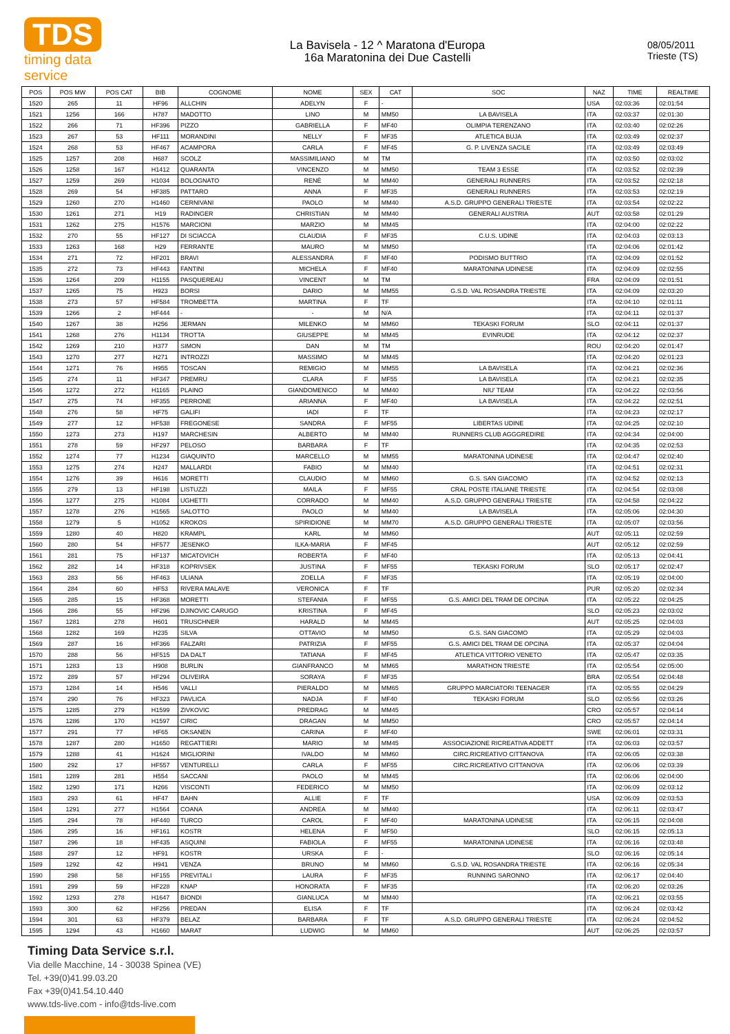TDS
timing data service
La Bavisela - 12 ^ Maratona d'Europa
16a Maratonina dei Due Castelli
08/05/2011
Trieste (TS)
| POS | POS MW | POS CAT | BIB | COGNOME | NOME | SEX | CAT | SOC | NAZ | TIME | REALTIME |
| --- | --- | --- | --- | --- | --- | --- | --- | --- | --- | --- | --- |
| 1520 | 265 | 11 | HF96 | ALLCHIN | ADELYN | F | - | | USA | 02:03:36 | 02:01:54 |
| 1521 | 1256 | 166 | H787 | MADOTTO | LINO | M | MM50 | LA BAVISELA | ITA | 02:03:37 | 02:01:30 |
| 1522 | 266 | 71 | HF396 | PIZZO | GABRIELLA | F | MF40 | OLIMPIA TERENZANO | ITA | 02:03:40 | 02:02:26 |
| 1523 | 267 | 53 | HF111 | MORANDINI | NELLY | F | MF35 | ATLETICA BUJA | ITA | 02:03:49 | 02:02:37 |
| 1524 | 268 | 53 | HF467 | ACAMPORA | CARLA | F | MF45 | G. P. LIVENZA SACILE | ITA | 02:03:49 | 02:03:49 |
| 1525 | 1257 | 208 | H687 | SCOLZ | MASSIMILIANO | M | TM | | ITA | 02:03:50 | 02:03:02 |
| 1526 | 1258 | 167 | H1412 | QUARANTA | VINCENZO | M | MM50 | TEAM 3 ESSE | ITA | 02:03:52 | 02:02:39 |
| 1527 | 1259 | 269 | H1034 | BOLOGNATO | RENÈ | M | MM40 | GENERALI RUNNERS | ITA | 02:03:52 | 02:02:18 |
| 1528 | 269 | 54 | HF385 | PATTARO | ANNA | F | MF35 | GENERALI RUNNERS | ITA | 02:03:53 | 02:02:19 |
| 1529 | 1260 | 270 | H1460 | CERNIVANI | PAOLO | M | MM40 | A.S.D. GRUPPO GENERALI TRIESTE | ITA | 02:03:54 | 02:02:22 |
| 1530 | 1261 | 271 | H19 | RADINGER | CHRISTIAN | M | MM40 | GENERALI AUSTRIA | AUT | 02:03:58 | 02:01:29 |
| 1531 | 1262 | 275 | H1576 | MARCIONI | MARZIO | M | MM45 | | ITA | 02:04:00 | 02:02:22 |
| 1532 | 270 | 55 | HF127 | DI SCIACCA | CLAUDIA | F | MF35 | C.U.S. UDINE | ITA | 02:04:03 | 02:03:13 |
| 1533 | 1263 | 168 | H29 | FERRANTE | MAURO | M | MM50 | | ITA | 02:04:06 | 02:01:42 |
| 1534 | 271 | 72 | HF201 | BRAVI | ALESSANDRA | F | MF40 | PODISMO BUTTRIO | ITA | 02:04:09 | 02:01:52 |
| 1535 | 272 | 73 | HF443 | FANTINI | MICHELA | F | MF40 | MARATONINA UDINESE | ITA | 02:04:09 | 02:02:55 |
| 1536 | 1264 | 209 | H1155 | PASQUEREAU | VINCENT | M | TM | | FRA | 02:04:09 | 02:01:51 |
| 1537 | 1265 | 75 | H923 | BORSI | DARIO | M | MM55 | G.S.D. VAL ROSANDRA TRIESTE | ITA | 02:04:09 | 02:03:20 |
| 1538 | 273 | 57 | HF584 | TROMBETTA | MARTINA | F | TF | | ITA | 02:04:10 | 02:01:11 |
| 1539 | 1266 | 2 | HF444 | - | - | M | N/A | | ITA | 02:04:11 | 02:01:37 |
| 1540 | 1267 | 38 | H256 | JERMAN | MILENKO | M | MM60 | TEKASKI FORUM | SLO | 02:04:11 | 02:01:37 |
| 1541 | 1268 | 276 | H1134 | TROTTA | GIUSEPPE | M | MM45 | EVINRUDE | ITA | 02:04:12 | 02:02:37 |
| 1542 | 1269 | 210 | H377 | SIMON | DAN | M | TM | | ROU | 02:04:20 | 02:01:47 |
| 1543 | 1270 | 277 | H271 | INTROZZI | MASSIMO | M | MM45 | | ITA | 02:04:20 | 02:01:23 |
| 1544 | 1271 | 76 | H955 | TOSCAN | REMIGIO | M | MM55 | LA BAVISELA | ITA | 02:04:21 | 02:02:36 |
| 1545 | 274 | 11 | HF347 | PREMRU | CLARA | F | MF55 | LA BAVISELA | ITA | 02:04:21 | 02:02:35 |
| 1546 | 1272 | 272 | H1165 | PLAINO | GIANDOMENICO | M | MM40 | NIU' TEAM | ITA | 02:04:22 | 02:03:56 |
| 1547 | 275 | 74 | HF355 | PERRONE | ARIANNA | F | MF40 | LA BAVISELA | ITA | 02:04:22 | 02:02:51 |
| 1548 | 276 | 58 | HF75 | GALIFI | IADI | F | TF | | ITA | 02:04:23 | 02:02:17 |
| 1549 | 277 | 12 | HF538 | FREGONESE | SANDRA | F | MF55 | LIBERTAS UDINE | ITA | 02:04:25 | 02:02:10 |
| 1550 | 1273 | 273 | H197 | MARCHESIN | ALBERTO | M | MM40 | RUNNERS CLUB AGGGREDIRE | ITA | 02:04:34 | 02:04:00 |
| 1551 | 278 | 59 | HF297 | PELOSO | BARBARA | F | TF | | ITA | 02:04:35 | 02:02:53 |
| 1552 | 1274 | 77 | H1234 | GIAQUINTO | MARCELLO | M | MM55 | MARATONINA UDINESE | ITA | 02:04:47 | 02:02:40 |
| 1553 | 1275 | 274 | H247 | MALLARDI | FABIO | M | MM40 | | ITA | 02:04:51 | 02:02:31 |
| 1554 | 1276 | 39 | H616 | MORETTI | CLAUDIO | M | MM60 | G.S. SAN GIACOMO | ITA | 02:04:52 | 02:02:13 |
| 1555 | 279 | 13 | HF198 | LISTUZZI | MAILA | F | MF55 | CRAL POSTE ITALIANE TRIESTE | ITA | 02:04:54 | 02:03:08 |
| 1556 | 1277 | 275 | H1084 | UGHETTI | CORRADO | M | MM40 | A.S.D. GRUPPO GENERALI TRIESTE | ITA | 02:04:58 | 02:04:22 |
| 1557 | 1278 | 276 | H1565 | SALOTTO | PAOLO | M | MM40 | LA BAVISELA | ITA | 02:05:06 | 02:04:30 |
| 1558 | 1279 | 5 | H1052 | KROKOS | SPIRIDIONE | M | MM70 | A.S.D. GRUPPO GENERALI TRIESTE | ITA | 02:05:07 | 02:03:56 |
| 1559 | 1280 | 40 | H820 | KRAMPL | KARL | M | MM60 | | AUT | 02:05:11 | 02:02:59 |
| 1560 | 280 | 54 | HF577 | JESENKO | ILKA-MARIA | F | MF45 | | AUT | 02:05:12 | 02:02:59 |
| 1561 | 281 | 75 | HF137 | MICATOVICH | ROBERTA | F | MF40 | | ITA | 02:05:13 | 02:04:41 |
| 1562 | 282 | 14 | HF318 | KOPRIVSEK | JUSTINA | F | MF55 | TEKASKI FORUM | SLO | 02:05:17 | 02:02:47 |
| 1563 | 283 | 56 | HF463 | ULIANA | ZOELLA | F | MF35 | | ITA | 02:05:19 | 02:04:00 |
| 1564 | 284 | 60 | HF53 | RIVERA MALAVE | VERONICA | F | TF | | PUR | 02:05:20 | 02:02:34 |
| 1565 | 285 | 15 | HF368 | MORETTI | STEFANIA | F | MF55 | G.S. AMICI DEL TRAM DE OPCINA | ITA | 02:05:22 | 02:04:25 |
| 1566 | 286 | 55 | HF296 | DJINOVIC CARUGO | KRISTINA | F | MF45 | | SLO | 02:05:23 | 02:03:02 |
| 1567 | 1281 | 278 | H601 | TRUSCHNER | HARALD | M | MM45 | | AUT | 02:05:25 | 02:04:03 |
| 1568 | 1282 | 169 | H235 | SILVA | OTTAVIO | M | MM50 | G.S. SAN GIACOMO | ITA | 02:05:29 | 02:04:03 |
| 1569 | 287 | 16 | HF366 | FALZARI | PATRIZIA | F | MF55 | G.S. AMICI DEL TRAM DE OPCINA | ITA | 02:05:37 | 02:04:04 |
| 1570 | 288 | 56 | HF515 | DA DALT | TATIANA | F | MF45 | ATLETICA VITTORIO VENETO | ITA | 02:05:47 | 02:03:35 |
| 1571 | 1283 | 13 | H908 | BURLIN | GIANFRANCO | M | MM65 | MARATHON TRIESTE | ITA | 02:05:54 | 02:05:00 |
| 1572 | 289 | 57 | HF294 | OLIVEIRA | SORAYA | F | MF35 | | BRA | 02:05:54 | 02:04:48 |
| 1573 | 1284 | 14 | H546 | VALLI | PIERALDO | M | MM65 | GRUPPO MARCIATORI TEENAGER | ITA | 02:05:55 | 02:04:29 |
| 1574 | 290 | 76 | HF323 | PAVLICA | NADJA | F | MF40 | TEKASKI FORUM | SLO | 02:05:56 | 02:03:26 |
| 1575 | 1285 | 279 | H1599 | ZIVKOVIC | PREDRAG | M | MM45 | | CRO | 02:05:57 | 02:04:14 |
| 1576 | 1286 | 170 | H1597 | CIRIC | DRAGAN | M | MM50 | | CRO | 02:05:57 | 02:04:14 |
| 1577 | 291 | 77 | HF65 | OKSANEN | CARINA | F | MF40 | | SWE | 02:06:01 | 02:03:31 |
| 1578 | 1287 | 280 | H1650 | REGATTIERI | MARIO | M | MM45 | ASSOCIAZIONE RICREATIVA ADDETT | ITA | 02:06:03 | 02:03:57 |
| 1579 | 1288 | 41 | H1624 | MIGLIORINI | IVALDO | M | MM60 | CIRC.RICREATIVO CITTANOVA | ITA | 02:06:05 | 02:03:38 |
| 1580 | 292 | 17 | HF557 | VENTURELLI | CARLA | F | MF55 | CIRC.RICREATIVO CITTANOVA | ITA | 02:06:06 | 02:03:39 |
| 1581 | 1289 | 281 | H554 | SACCANI | PAOLO | M | MM45 | | ITA | 02:06:06 | 02:04:00 |
| 1582 | 1290 | 171 | H266 | VISCONTI | FEDERICO | M | MM50 | | ITA | 02:06:09 | 02:03:12 |
| 1583 | 293 | 61 | HF47 | BAHN | ALLIE | F | TF | | USA | 02:06:09 | 02:03:53 |
| 1584 | 1291 | 277 | H1564 | COANA | ANDREA | M | MM40 | | ITA | 02:06:11 | 02:03:47 |
| 1585 | 294 | 78 | HF440 | TURCO | CAROL | F | MF40 | MARATONINA UDINESE | ITA | 02:06:15 | 02:04:08 |
| 1586 | 295 | 16 | HF161 | KOSTR | HELENA | F | MF50 | | SLO | 02:06:15 | 02:05:13 |
| 1587 | 296 | 18 | HF435 | ASQUINI | FABIOLA | F | MF55 | MARATONINA UDINESE | ITA | 02:06:16 | 02:03:48 |
| 1588 | 297 | 12 | HF91 | KOSTR | URSKA | F | - | | SLO | 02:06:16 | 02:05:14 |
| 1589 | 1292 | 42 | H941 | VENZA | BRUNO | M | MM60 | G.S.D. VAL ROSANDRA TRIESTE | ITA | 02:06:16 | 02:05:34 |
| 1590 | 298 | 58 | HF155 | PREVITALI | LAURA | F | MF35 | RUNNING SARONNO | ITA | 02:06:17 | 02:04:40 |
| 1591 | 299 | 59 | HF228 | KNAP | HONORATA | F | MF35 | | ITA | 02:06:20 | 02:03:26 |
| 1592 | 1293 | 278 | H1647 | BIONDI | GIANLUCA | M | MM40 | | ITA | 02:06:21 | 02:03:55 |
| 1593 | 300 | 62 | HF256 | PREDAN | ELISA | F | TF | | ITA | 02:06:24 | 02:03:42 |
| 1594 | 301 | 63 | HF379 | BELAZ | BARBARA | F | TF | A.S.D. GRUPPO GENERALI TRIESTE | ITA | 02:06:24 | 02:04:52 |
| 1595 | 1294 | 43 | H1660 | MARAT | LUDWIG | M | MM60 | | AUT | 02:06:25 | 02:03:57 |
Timing Data Service s.r.l.
Via delle Macchine, 14 - 30038 Spinea (VE)
Tel. +39(0)41.99.03.20
Fax +39(0)41.54.10.440
www.tds-live.com - info@tds-live.com